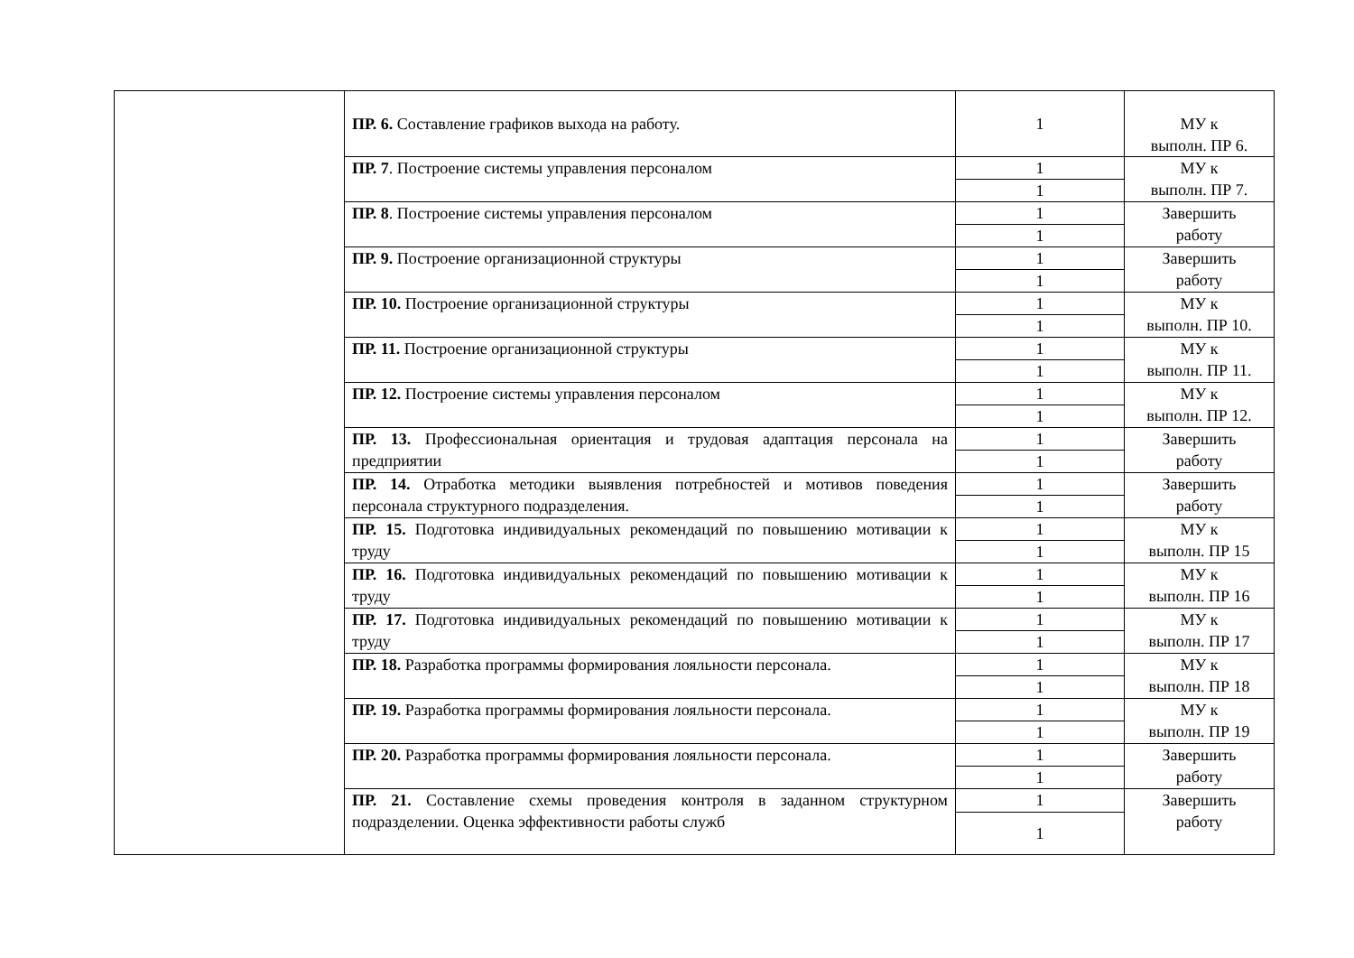| | ПР. 6. Составление графиков выхода на работу. | 1 | МУ к выполн. ПР 6. |
| | ПР. 7 . Построение системы управления персоналом | 1 | МУ к выполн. ПР 7. |
| | | 1 | |
| | ПР. 8 . Построение системы управления персоналом | 1 | Завершить работу |
| | | 1 | |
| | ПР. 9. Построение организационной структуры | 1 | Завершить работу |
| | | 1 | |
| | ПР. 10. Построение организационной структуры | 1 | МУ к выполн. ПР 10. |
| | | 1 | |
| | ПР. 11. Построение организационной структуры | 1 | МУ к выполн. ПР 11. |
| | | 1 | |
| | ПР. 12. Построение системы управления персоналом | 1 | МУ к выполн. ПР 12. |
| | | 1 | |
| | ПР. 13. Профессиональная ориентация и трудовая адаптация персонала на предприятии | 1 | Завершить работу |
| | | 1 | |
| | ПР. 14. Отработка методики выявления потребностей и мотивов поведения персонала структурного подразделения. | 1 | Завершить работу |
| | | 1 | |
| | ПР. 15. Подготовка индивидуальных рекомендаций по повышению мотивации к труду | 1 | МУ к выполн. ПР 15 |
| | | 1 | |
| | ПР. 16. Подготовка индивидуальных рекомендаций по повышению мотивации к труду | 1 | МУ к выполн. ПР 16 |
| | | 1 | |
| | ПР. 17. Подготовка индивидуальных рекомендаций по повышению мотивации к труду | 1 | МУ к выполн. ПР 17 |
| | | 1 | |
| | ПР. 18. Разработка программы формирования лояльности персонала. | 1 | МУ к выполн. ПР 18 |
| | | 1 | |
| | ПР. 19. Разработка программы формирования лояльности персонала. | 1 | МУ к выполн. ПР 19 |
| | | 1 | |
| | ПР. 20. Разработка программы формирования лояльности персонала. | 1 | Завершить работу |
| | | 1 | |
| | ПР. 21. Составление схемы проведения контроля в заданном структурном подразделении. Оценка эффективности работы служб | 1 | Завершить работу |
| | | 1 | |